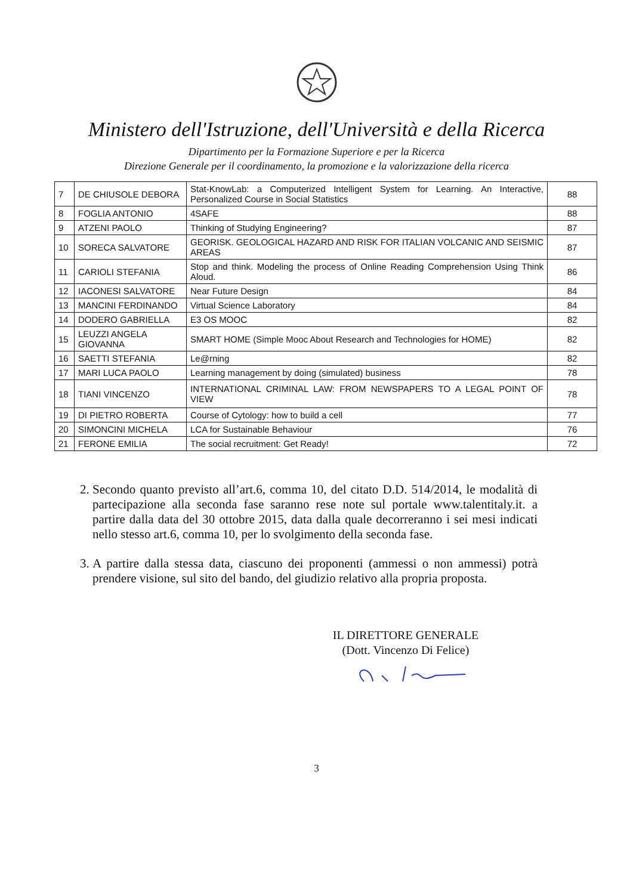Ministero dell'Istruzione, dell'Università e della Ricerca
Dipartimento per la Formazione Superiore e per la Ricerca
Direzione Generale per il coordinamento, la promozione e la valorizzazione della ricerca
| 7 | DE CHIUSOLE DEBORA | Stat-KnowLab: a Computerized Intelligent System for Learning. An Interactive, Personalized Course in Social Statistics | 88 |
| 8 | FOGLIA ANTONIO | 4SAFE | 88 |
| 9 | ATZENI PAOLO | Thinking of Studying Engineering? | 87 |
| 10 | SORECA SALVATORE | GEORISK. GEOLOGICAL HAZARD AND RISK FOR ITALIAN VOLCANIC AND SEISMIC AREAS | 87 |
| 11 | CARIOLI STEFANIA | Stop and think. Modeling the process of Online Reading Comprehension Using Think Aloud. | 86 |
| 12 | IACONESI SALVATORE | Near Future Design | 84 |
| 13 | MANCINI FERDINANDO | Virtual Science Laboratory | 84 |
| 14 | DODERO GABRIELLA | E3 OS MOOC | 82 |
| 15 | LEUZZI ANGELA GIOVANNA | SMART HOME (Simple Mooc About Research and Technologies for HOME) | 82 |
| 16 | SAETTI STEFANIA | Le@rning | 82 |
| 17 | MARI LUCA PAOLO | Learning management by doing (simulated) business | 78 |
| 18 | TIANI VINCENZO | INTERNATIONAL CRIMINAL LAW: FROM NEWSPAPERS TO A LEGAL POINT OF VIEW | 78 |
| 19 | DI PIETRO ROBERTA | Course of Cytology: how to build a cell | 77 |
| 20 | SIMONCINI MICHELA | LCA for Sustainable Behaviour | 76 |
| 21 | FERONE EMILIA | The social recruitment: Get Ready! | 72 |
2. Secondo quanto previsto all’art.6, comma 10, del citato D.D. 514/2014, le modalità di partecipazione alla seconda fase saranno rese note sul portale www.talentitaly.it. a partire dalla data del 30 ottobre 2015, data dalla quale decorreranno i sei mesi indicati nello stesso art.6, comma 10, per lo svolgimento della seconda fase.
3. A partire dalla stessa data, ciascuno dei proponenti (ammessi o non ammessi) potrà prendere visione, sul sito del bando, del giudizio relativo alla propria proposta.
IL DIRETTORE GENERALE
(Dott. Vincenzo Di Felice)
3